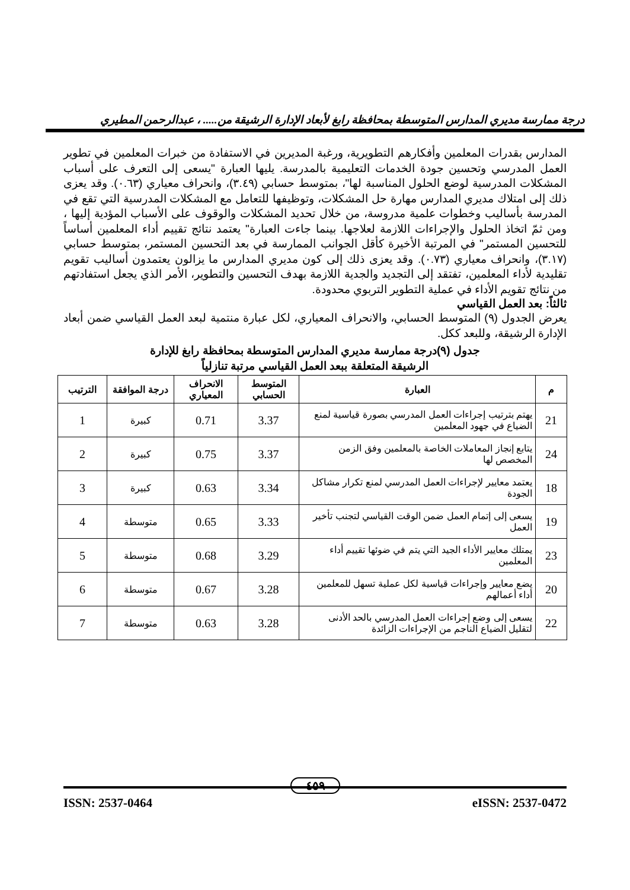درجة ممارسة مديري المدارس المتوسطة بمحافظة رابغ لأبعاد الإدارة الرشيقة من..... ، عبدالرحمن المطيري
المدارس بقدرات المعلمين وأفكارهم التطويرية، ورغبة المديرين في الاستفادة من خبرات المعلمين في تطوير العمل المدرسي وتحسين جودة الخدمات التعليمية بالمدرسة. يليها العبارة "يسعى إلى التعرف على أسباب المشكلات المدرسية لوضع الحلول المناسبة لها"، بمتوسط حسابي (٣.٤٩)، وانحراف معياري (٠.٦٣). وقد يعزى ذلك إلى امتلاك مديري المدارس مهارة حل المشكلات، وتوظيفها للتعامل مع المشكلات المدرسية التي تقع في المدرسة بأساليب وخطوات علمية مدروسة، من خلال تحديد المشكلات والوقوف على الأسباب المؤدية إليها ، ومن ثمّ اتخاذ الحلول والإجراءات اللازمة لعلاجها. بينما جاءت العبارة" يعتمد نتائج تقييم أداء المعلمين أساساً للتحسين المستمر" في المرتبة الأخيرة كأقل الجوانب الممارسة في بعد التحسين المستمر، بمتوسط حسابي (٣.١٧)، وانحراف معياري (٠.٧٣). وقد يعزى ذلك إلى كون مديري المدارس ما يزالون يعتمدون أساليب تقويم تقليدية لأداء المعلمين، تفتقد إلى التجديد والجدية اللازمة بهدف التحسين والتطوير، الأمر الذي يجعل استفادتهم من نتائج تقويم الأداء في عملية التطوير التربوي محدودة.
ثالثاً: بعد العمل القياسي
يعرض الجدول (٩) المتوسط الحسابي، والانحراف المعياري، لكل عبارة منتمية لبعد العمل القياسي ضمن أبعاد الإدارة الرشيقة، وللبعد ككل.
جدول (٩)درجة ممارسة مديري المدارس المتوسطة بمحافظة رابغ للإدارة
الرشيقة المتعلقة ببعد العمل القياسي مرتبة تنازلياً
| م | العبارة | المتوسط الحسابي | الانحراف المعياري | درجة الموافقة | الترتيب |
| --- | --- | --- | --- | --- | --- |
| 21 | يهتم بترتيب إجراءات العمل المدرسي بصورة قياسية لمنع الضياع في جهود المعلمين | 3.37 | 0.71 | كبيرة | 1 |
| 24 | يتابع إنجاز المعاملات الخاصة بالمعلمين وفق الزمن المخصص لها | 3.37 | 0.75 | كبيرة | 2 |
| 18 | يعتمد معايير لإجراءات العمل المدرسي لمنع تكرار مشاكل الجودة | 3.34 | 0.63 | كبيرة | 3 |
| 19 | يسعى إلى إتمام العمل ضمن الوقت القياسي لتجنب تأخير العمل | 3.33 | 0.65 | متوسطة | 4 |
| 23 | يمتلك معايير الأداء الجيد التي يتم في ضوئها تقييم أداء المعلمين | 3.29 | 0.68 | متوسطة | 5 |
| 20 | يضع معايير وإجراءات قياسية لكل عملية تسهل للمعلمين أداء أعمالهم | 3.28 | 0.67 | متوسطة | 6 |
| 22 | يسعى إلى وضع إجراءات العمل المدرسي بالحد الأدنى لتقليل الضياع الناجم من الإجراءات الزائدة | 3.28 | 0.63 | متوسطة | 7 |
٤٥٩
ISSN: 2537-0464 eISSN: 2537-0472